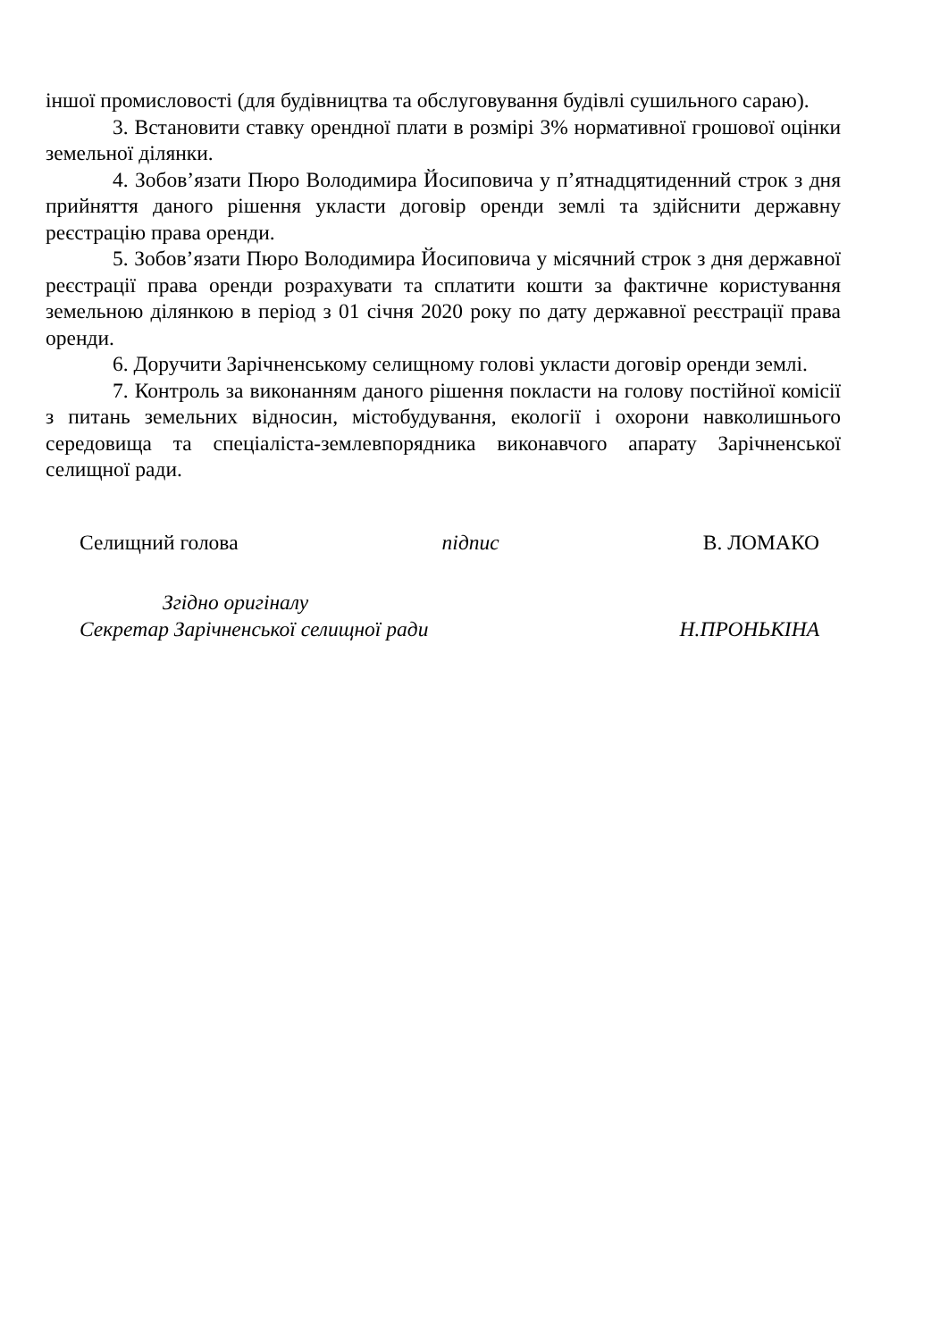іншої промисловості (для будівництва та обслуговування будівлі сушильного сараю).
3. Встановити ставку орендної плати в розмірі 3% нормативної грошової оцінки земельної ділянки.
4. Зобов’язати Пюро Володимира Йосиповича у п’ятнадцятиденний строк з дня прийняття даного рішення укласти договір оренди землі та здійснити державну реєстрацію права оренди.
5. Зобов’язати Пюро Володимира Йосиповича у місячний строк з дня державної реєстрації права оренди розрахувати та сплатити кошти за фактичне користування земельною ділянкою в період з 01 січня 2020 року по дату державної реєстрації права оренди.
6. Доручити Зарічненському селищному голові укласти договір оренди землі.
7. Контроль за виконанням даного рішення покласти на голову постійної комісії з питань земельних відносин, містобудування, екології і охорони навколишнього середовища та спеціаліста-землевпорядника виконавчого апарату Зарічненської селищної ради.
Селищний голова підпис В. ЛОМАКО
Згідно оригіналу
Секретар Зарічненської селищної ради Н.ПРОНЬКІНА